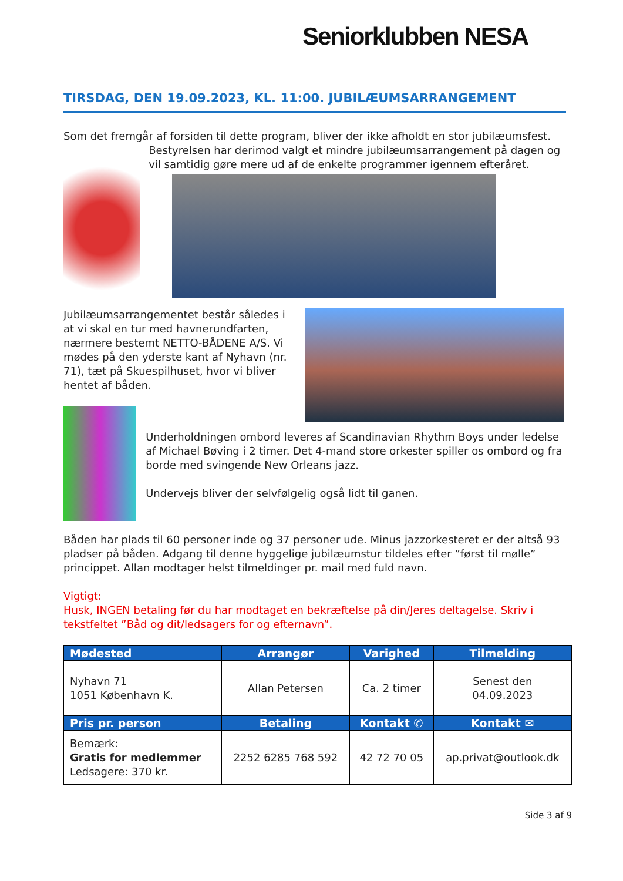Seniorklubben NESA
TIRSDAG, DEN 19.09.2023, KL. 11:00. JUBILÆUMSARRANGEMENT
Som det fremgår af forsiden til dette program, bliver der ikke afholdt en stor jubilæumsfest.
Bestyrelsen har derimod valgt et mindre jubilæumsarrangement på dagen og vil samtidig gøre mere ud af de enkelte programmer igennem efteråret.
Jubilæumsarrangementet består således i at vi skal en tur med havnerundfarten, nærmere bestemt NETTO-BÅDENE A/S. Vi mødes på den yderste kant af Nyhavn (nr. 71), tæt på Skuespilhuset, hvor vi bliver hentet af båden.
Underholdningen ombord leveres af Scandinavian Rhythm Boys under ledelse af Michael Bøving i 2 timer. Det 4-mand store orkester spiller os ombord og fra borde med svingende New Orleans jazz.
Undervejs bliver der selvfølgelig også lidt til ganen.
Båden har plads til 60 personer inde og 37 personer ude. Minus jazzorkesteret er der altså 93 pladser på båden. Adgang til denne hyggelige jubilæumstur tildeles efter ”først til mølle” princippet. Allan modtager helst tilmeldinger pr. mail med fuld navn.
Vigtigt:
Husk, INGEN betaling før du har modtaget en bekræftelse på din/Jeres deltagelse. Skriv i tekstfeltet ”Båd og dit/ledsagers for og efternavn”.
| Mødested | Arrangør | Varighed | Tilmelding |
| --- | --- | --- | --- |
| Nyhavn 71 1051 København K. | Allan Petersen | Ca. 2 timer | Senest den 04.09.2023 |
| Pris pr. person | Betaling | Kontakt ✆ | Kontakt ✉ |
| Bemærk: Gratis for medlemmer Ledsagere: 370 kr. | 2252 6285 768 592 | 42 72 70 05 | ap.privat@outlook.dk |
Side 3 af 9